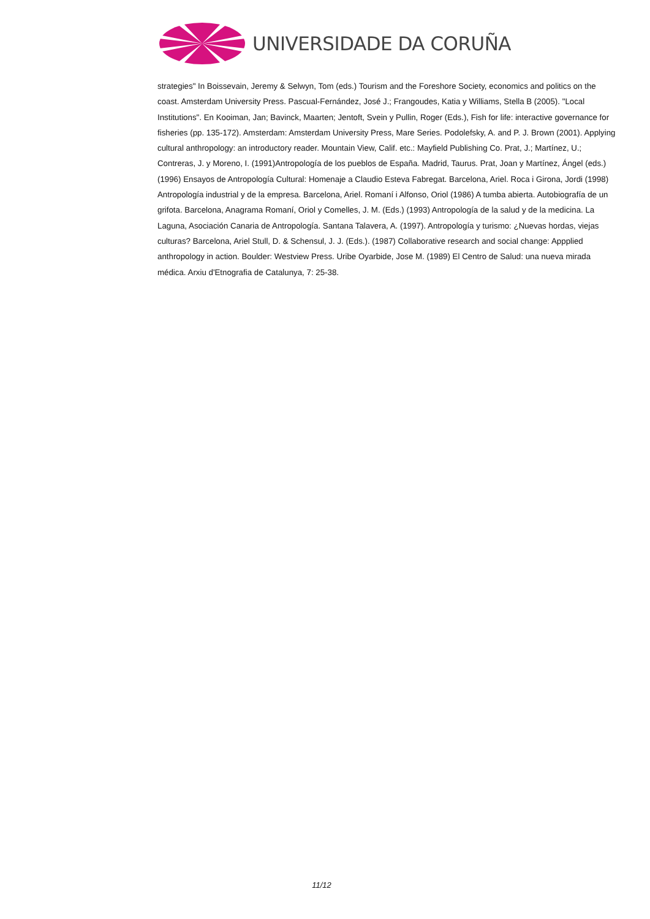UNIVERSIDADE DA CORUÑA
strategies" In Boissevain, Jeremy & Selwyn, Tom (eds.) Tourism and the Foreshore Society, economics and politics on the coast. Amsterdam University Press. Pascual-Fernández, José J.; Frangoudes, Katia y Williams, Stella B (2005). "Local Institutions". En Kooiman, Jan; Bavinck, Maarten; Jentoft, Svein y Pullin, Roger (Eds.), Fish for life: interactive governance for fisheries (pp. 135-172). Amsterdam: Amsterdam University Press, Mare Series. Podolefsky, A. and P. J. Brown (2001). Applying cultural anthropology: an introductory reader. Mountain View, Calif. etc.: Mayfield Publishing Co. Prat, J.; Martínez, U.; Contreras, J. y Moreno, I. (1991)Antropología de los pueblos de España. Madrid, Taurus. Prat, Joan y Martínez, Ángel (eds.) (1996) Ensayos de Antropología Cultural: Homenaje a Claudio Esteva Fabregat. Barcelona, Ariel. Roca i Girona, Jordi (1998) Antropología industrial y de la empresa. Barcelona, Ariel. Romaní i Alfonso, Oriol (1986) A tumba abierta. Autobiografía de un grifota. Barcelona, Anagrama Romaní, Oriol y Comelles, J. M. (Eds.) (1993) Antropología de la salud y de la medicina. La Laguna, Asociación Canaria de Antropología. Santana Talavera, A. (1997). Antropología y turismo: ¿Nuevas hordas, viejas culturas? Barcelona, Ariel Stull, D. & Schensul, J. J. (Eds.). (1987) Collaborative research and social change: Appplied anthropology in action. Boulder: Westview Press. Uribe Oyarbide, Jose M. (1989) El Centro de Salud: una nueva mirada médica. Arxiu d'Etnografia de Catalunya, 7: 25-38.
11/12